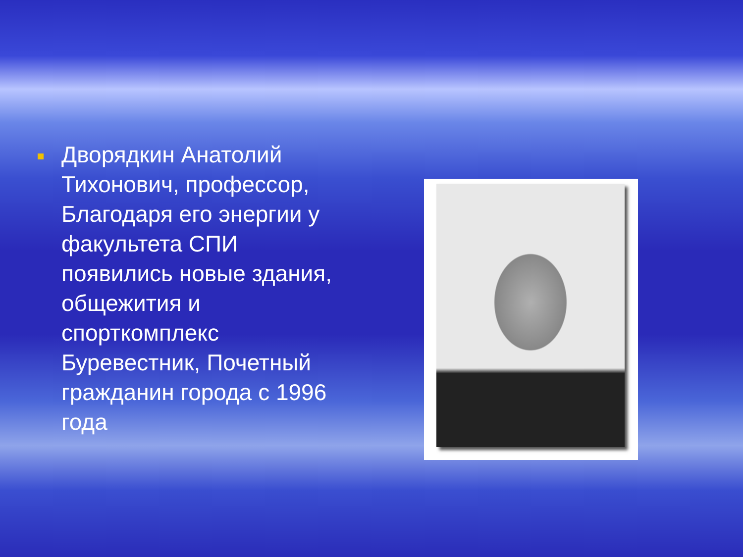Дворядкин Анатолий Тихонович, профессор, Благодаря его энергии у факультета СПИ появились новые здания, общежития и спорткомплекс Буревестник, Почетный гражданин города с 1996 года